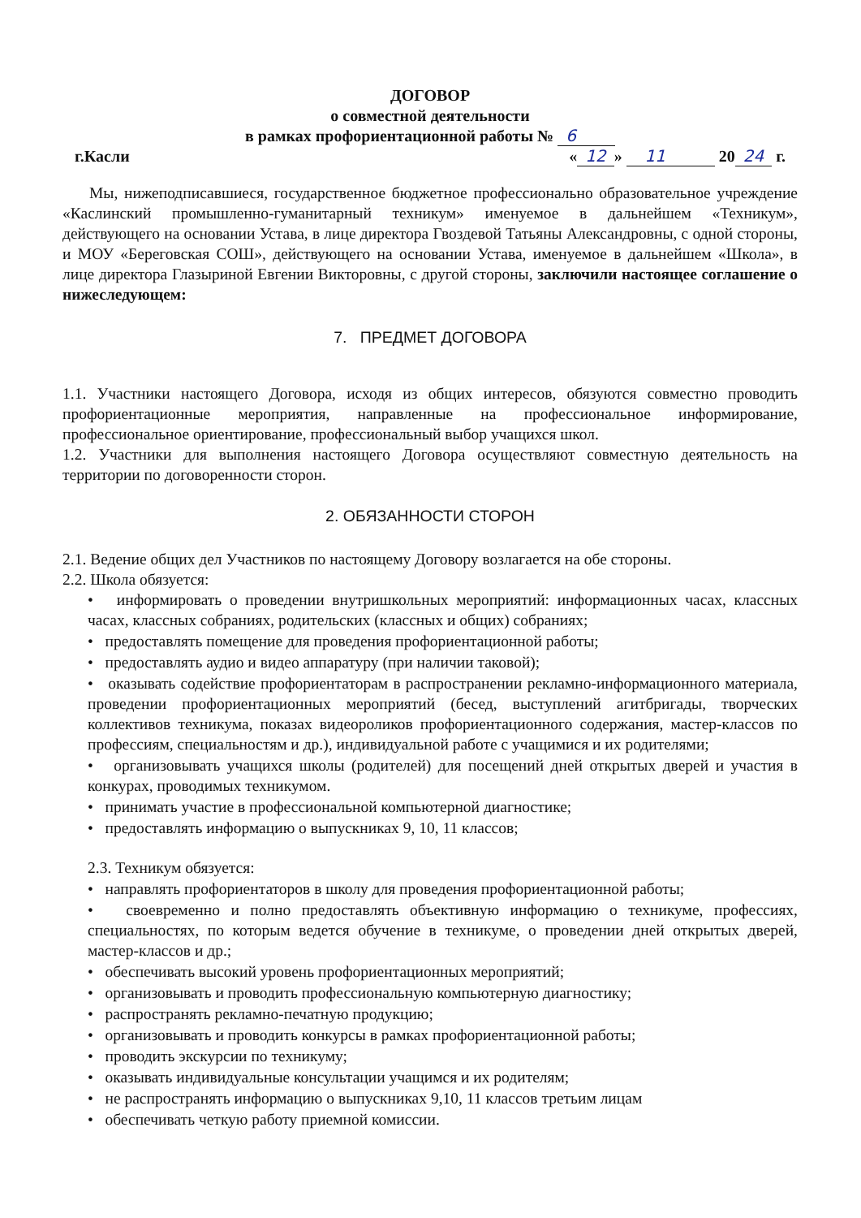ДОГОВОР
о совместной деятельности
в рамках профориентационной работы № 6
г.Касли « 12 » 11 20 24 г.
Мы, нижеподписавшиеся, государственное бюджетное профессионально образовательное учреждение «Каслинский промышленно-гуманитарный техникум» именуемое в дальнейшем «Техникум», действующего на основании Устава, в лице директора Гвоздевой Татьяны Александровны, с одной стороны, и МОУ «Береговская СОШ», действующего на основании Устава, именуемое в дальнейшем «Школа», в лице директора Глазыриной Евгении Викторовны, с другой стороны, заключили настоящее соглашение о нижеследующем:
7. ПРЕДМЕТ ДОГОВОРА
1.1. Участники настоящего Договора, исходя из общих интересов, обязуются совместно проводить профориентационные мероприятия, направленные на профессиональное информирование, профессиональное ориентирование, профессиональный выбор учащихся школ.
1.2. Участники для выполнения настоящего Договора осуществляют совместную деятельность на территории по договоренности сторон.
2. ОБЯЗАННОСТИ СТОРОН
2.1. Ведение общих дел Участников по настоящему Договору возлагается на обе стороны.
2.2. Школа обязуется:
• информировать о проведении внутришкольных мероприятий: информационных часах, классных часах, классных собраниях, родительских (классных и общих) собраниях;
• предоставлять помещение для проведения профориентационной работы;
• предоставлять аудио и видео аппаратуру (при наличии таковой);
• оказывать содействие профориентаторам в распространении рекламно-информационного материала, проведении профориентационных мероприятий (бесед, выступлений агитбригады, творческих коллективов техникума, показах видеороликов профориентационного содержания, мастер-классов по профессиям, специальностям и др.), индивидуальной работе с учащимися и их родителями;
• организовывать учащихся школы (родителей) для посещений дней открытых дверей и участия в конкурах, проводимых техникумом.
• принимать участие в профессиональной компьютерной диагностике;
• предоставлять информацию о выпускниках 9, 10, 11 классов;
2.3. Техникум обязуется:
• направлять профориентаторов в школу для проведения профориентационной работы;
• своевременно и полно предоставлять объективную информацию о техникуме, профессиях, специальностях, по которым ведется обучение в техникуме, о проведении дней открытых дверей, мастер-классов и др.;
• обеспечивать высокий уровень профориентационных мероприятий;
• организовывать и проводить профессиональную компьютерную диагностику;
• распространять рекламно-печатную продукцию;
• организовывать и проводить конкурсы в рамках профориентационной работы;
• проводить экскурсии по техникуму;
• оказывать индивидуальные консультации учащимся и их родителям;
• не распространять информацию о выпускниках 9,10, 11 классов третьим лицам
• обеспечивать четкую работу приемной комиссии.